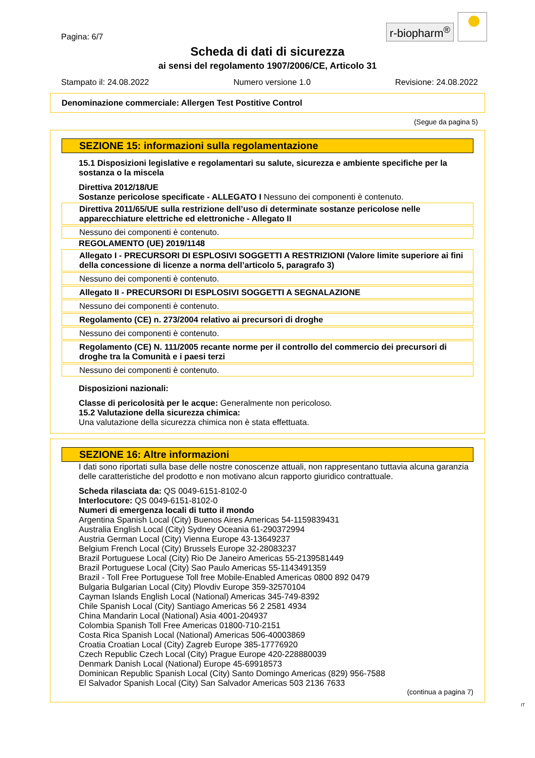Pagina: 6/7
r-biopharm<sup>®</sup>
Scheda di dati di sicurezza
ai sensi del regolamento 1907/2006/CE, Articolo 31
Stampato il: 24.08.2022 Numero versione 1.0 Revisione: 24.08.2022
Denominazione commerciale: Allergen Test Postitive Control
(Segue da pagina 5)
SEZIONE 15: informazioni sulla regolamentazione
15.1 Disposizioni legislative e regolamentari su salute, sicurezza e ambiente specifiche per la sostanza o la miscela
Direttiva 2012/18/UE
Sostanze pericolose specificate - ALLEGATO I Nessuno dei componenti è contenuto.
Direttiva 2011/65/UE sulla restrizione dell’uso di determinate sostanze pericolose nelle apparecchiature elettriche ed elettroniche - Allegato II
Nessuno dei componenti è contenuto.
REGOLAMENTO (UE) 2019/1148
Allegato I - PRECURSORI DI ESPLOSIVI SOGGETTI A RESTRIZIONI (Valore limite superiore ai fini della concessione di licenze a norma dell’articolo 5, paragrafo 3)
Nessuno dei componenti è contenuto.
Allegato II - PRECURSORI DI ESPLOSIVI SOGGETTI A SEGNALAZIONE
Nessuno dei componenti è contenuto.
Regolamento (CE) n. 273/2004 relativo ai precursori di droghe
Nessuno dei componenti è contenuto.
Regolamento (CE) N. 111/2005 recante norme per il controllo del commercio dei precursori di droghe tra la Comunità e i paesi terzi
Nessuno dei componenti è contenuto.
Disposizioni nazionali:
Classe di pericolosità per le acque: Generalmente non pericoloso.
15.2 Valutazione della sicurezza chimica:
Una valutazione della sicurezza chimica non è stata effettuata.
SEZIONE 16: Altre informazioni
I dati sono riportati sulla base delle nostre conoscenze attuali, non rappresentano tuttavia alcuna garanzia delle caratteristiche del prodotto e non motivano alcun rapporto giuridico contrattuale.
Scheda rilasciata da: QS 0049-6151-8102-0
Interlocutore: QS 0049-6151-8102-0
Numeri di emergenza locali di tutto il mondo
Argentina Spanish Local (City) Buenos Aires Americas 54-1159839431
Australia English Local (City) Sydney Oceania 61-290372994
Austria German Local (City) Vienna Europe 43-13649237
Belgium French Local (City) Brussels Europe 32-28083237
Brazil Portuguese Local (City) Rio De Janeiro Americas 55-2139581449
Brazil Portuguese Local (City) Sao Paulo Americas 55-1143491359
Brazil - Toll Free Portuguese Toll free Mobile-Enabled Americas 0800 892 0479
Bulgaria Bulgarian Local (City) Plovdiv Europe 359-32570104
Cayman Islands English Local (National) Americas 345-749-8392
Chile Spanish Local (City) Santiago Americas 56 2 2581 4934
China Mandarin Local (National) Asia 4001-204937
Colombia Spanish Toll Free Americas 01800-710-2151
Costa Rica Spanish Local (National) Americas 506-40003869
Croatia Croatian Local (City) Zagreb Europe 385-17776920
Czech Republic Czech Local (City) Prague Europe 420-228880039
Denmark Danish Local (National) Europe 45-69918573
Dominican Republic Spanish Local (City) Santo Domingo Americas (829) 956-7588
El Salvador Spanish Local (City) San Salvador Americas 503 2136 7633
(continua a pagina 7)
IT